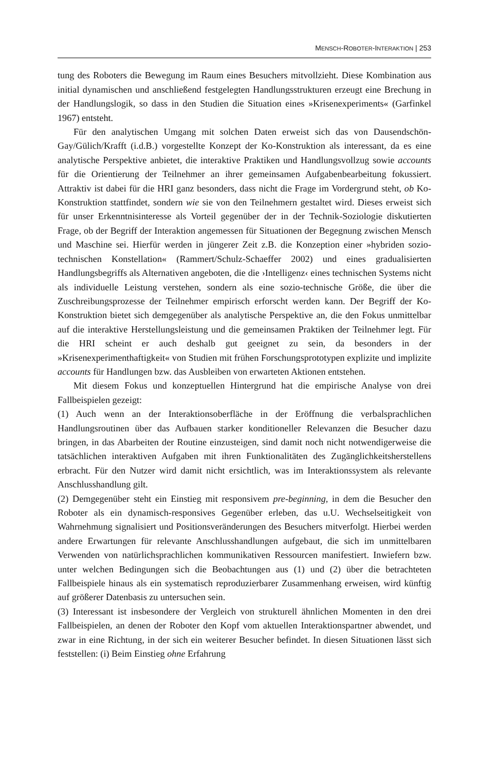MENSCH-ROBOTER-INTERAKTION | 253
tung des Roboters die Bewegung im Raum eines Besuchers mitvollzieht. Diese Kombination aus initial dynamischen und anschließend festgelegten Handlungsstrukturen erzeugt eine Brechung in der Handlungslogik, so dass in den Studien die Situation eines »Krisenexperiments« (Garfinkel 1967) entsteht.
Für den analytischen Umgang mit solchen Daten erweist sich das von Dausendschön-Gay/Gülich/Krafft (i.d.B.) vorgestellte Konzept der Ko-Konstruktion als interessant, da es eine analytische Perspektive anbietet, die interaktive Praktiken und Handlungsvollzug sowie accounts für die Orientierung der Teilnehmer an ihrer gemeinsamen Aufgabenbearbeitung fokussiert. Attraktiv ist dabei für die HRI ganz besonders, dass nicht die Frage im Vordergrund steht, ob Ko-Konstruktion stattfindet, sondern wie sie von den Teilnehmern gestaltet wird. Dieses erweist sich für unser Erkenntnisinteresse als Vorteil gegenüber der in der Technik-Soziologie diskutierten Frage, ob der Begriff der Interaktion angemessen für Situationen der Begegnung zwischen Mensch und Maschine sei. Hierfür werden in jüngerer Zeit z.B. die Konzeption einer »hybriden sozio-technischen Konstellation« (Rammert/Schulz-Schaeffer 2002) und eines gradualisierten Handlungsbegriffs als Alternativen angeboten, die die ›Intelligenz‹ eines technischen Systems nicht als individuelle Leistung verstehen, sondern als eine sozio-technische Größe, die über die Zuschreibungsprozesse der Teilnehmer empirisch erforscht werden kann. Der Begriff der Ko-Konstruktion bietet sich demgegenüber als analytische Perspektive an, die den Fokus unmittelbar auf die interaktive Herstellungsleistung und die gemeinsamen Praktiken der Teilnehmer legt. Für die HRI scheint er auch deshalb gut geeignet zu sein, da besonders in der »Krisenexperimenthaftigkeit« von Studien mit frühen Forschungsprototypen explizite und implizite accounts für Handlungen bzw. das Ausbleiben von erwarteten Aktionen entstehen.
Mit diesem Fokus und konzeptuellen Hintergrund hat die empirische Analyse von drei Fallbeispielen gezeigt:
(1) Auch wenn an der Interaktionsoberfläche in der Eröffnung die verbalsprachlichen Handlungsroutinen über das Aufbauen starker konditioneller Relevanzen die Besucher dazu bringen, in das Abarbeiten der Routine einzusteigen, sind damit noch nicht notwendigerweise die tatsächlichen interaktiven Aufgaben mit ihren Funktionalitäten des Zugänglichkeitsherstellens erbracht. Für den Nutzer wird damit nicht ersichtlich, was im Interaktionssystem als relevante Anschlusshandlung gilt.
(2) Demgegenüber steht ein Einstieg mit responsivem pre-beginning, in dem die Besucher den Roboter als ein dynamisch-responsives Gegenüber erleben, das u.U. Wechselseitigkeit von Wahrnehmung signalisiert und Positionsveränderungen des Besuchers mitverfolgt. Hierbei werden andere Erwartungen für relevante Anschlusshandlungen aufgebaut, die sich im unmittelbaren Verwenden von natürlichsprachlichen kommunikativen Ressourcen manifestiert. Inwiefern bzw. unter welchen Bedingungen sich die Beobachtungen aus (1) und (2) über die betrachteten Fallbeispiele hinaus als ein systematisch reproduzierbarer Zusammenhang erweisen, wird künftig auf größerer Datenbasis zu untersuchen sein.
(3) Interessant ist insbesondere der Vergleich von strukturell ähnlichen Momenten in den drei Fallbeispielen, an denen der Roboter den Kopf vom aktuellen Interaktionspartner abwendet, und zwar in eine Richtung, in der sich ein weiterer Besucher befindet. In diesen Situationen lässt sich feststellen: (i) Beim Einstieg ohne Erfahrung